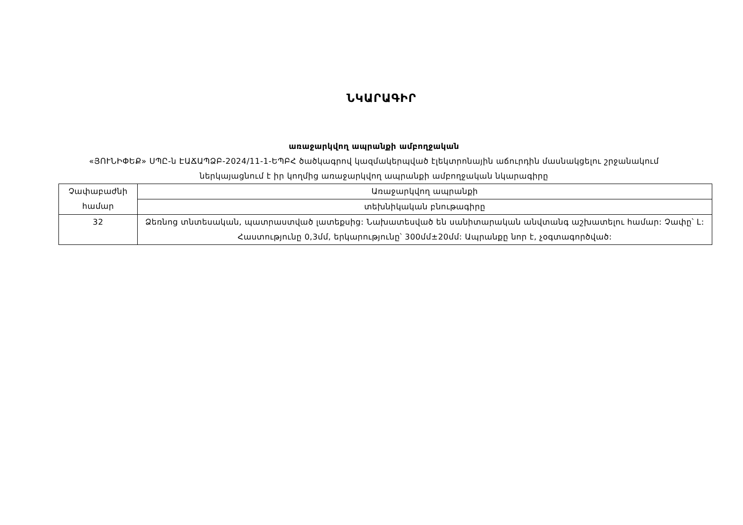ՆԿԱՐԱԳԻՐ
առաջարկվող ապրանքի ամբողջական
«ՅՈՒՆԻՓԵՔ» ՍՊԸ-ն ԷԱՃԱՊՁԲ-2024/11-1-ԵՊԲՀ ծածկագրով կազմակերպված էլեկտրոնային աճուրդին մասնակցելու շրջանակում ներկայացնում է իր կողմից առաջարկվող ապրանքի ամբողջական նկարագիրը
| Չափաբաժնի համար | Առաջարկվող ապրանքի |
| --- | --- |
| | տեխնիկական բնութագիրը |
| 32 | Ձեռնոց տնտեսական, պատրաստված լատեքսից: Նախատեսված են սանիտարական անվտանգ աշխատելու համար: Չափը՝ L: Հաստությունը 0,3մմ, երկարությունը՝ 300մմ±20մմ: Ապրանքը նոր է, չօգտագործված: |